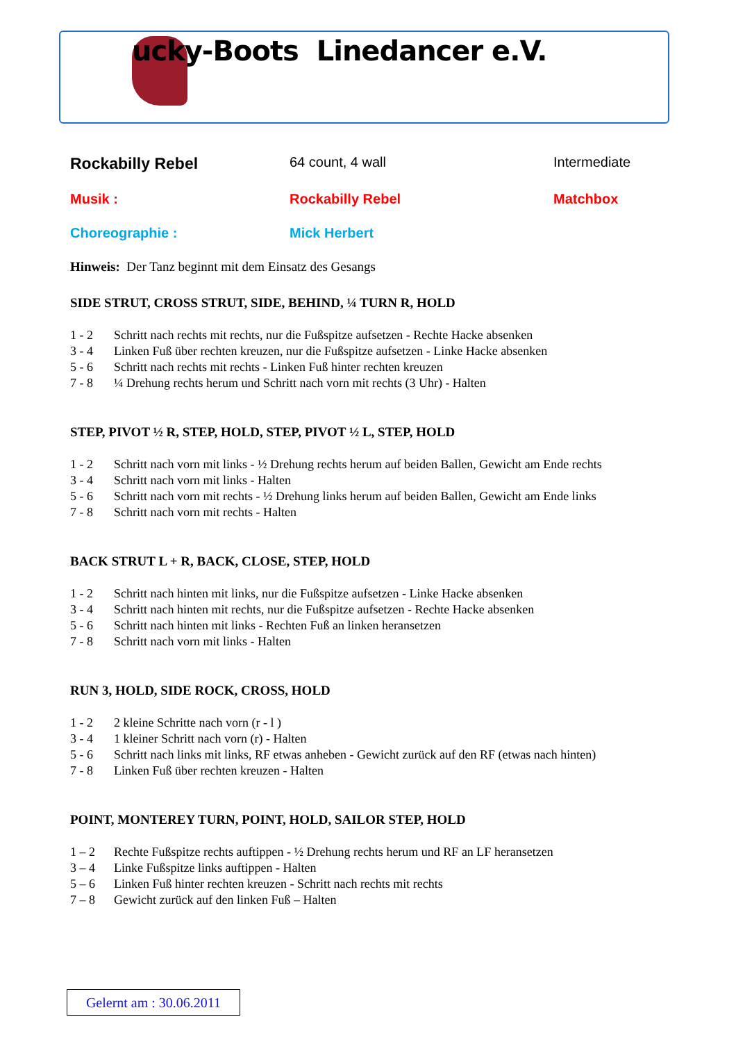ucky-Boots Linedancer e.V.
Rockabilly Rebel
64 count, 4 wall Intermediate
Musik : Rockabilly Rebel Matchbox
Choreographie : Mick Herbert
Hinweis: Der Tanz beginnt mit dem Einsatz des Gesangs
SIDE STRUT, CROSS STRUT, SIDE, BEHIND, ¼ TURN R, HOLD
1 - 2 Schritt nach rechts mit rechts, nur die Fußspitze aufsetzen - Rechte Hacke absenken
3 - 4 Linken Fuß über rechten kreuzen, nur die Fußspitze aufsetzen - Linke Hacke absenken
5 - 6 Schritt nach rechts mit rechts - Linken Fuß hinter rechten kreuzen
7 - 8 ¼ Drehung rechts herum und Schritt nach vorn mit rechts (3 Uhr) - Halten
STEP, PIVOT ½ R, STEP, HOLD, STEP, PIVOT ½ L, STEP, HOLD
1 - 2 Schritt nach vorn mit links - ½ Drehung rechts herum auf beiden Ballen, Gewicht am Ende rechts
3 - 4 Schritt nach vorn mit links - Halten
5 - 6 Schritt nach vorn mit rechts - ½ Drehung links herum auf beiden Ballen, Gewicht am Ende links
7 - 8 Schritt nach vorn mit rechts - Halten
BACK STRUT L + R, BACK, CLOSE, STEP, HOLD
1 - 2 Schritt nach hinten mit links, nur die Fußspitze aufsetzen - Linke Hacke absenken
3 - 4 Schritt nach hinten mit rechts, nur die Fußspitze aufsetzen - Rechte Hacke absenken
5 - 6 Schritt nach hinten mit links - Rechten Fuß an linken heransetzen
7 - 8 Schritt nach vorn mit links - Halten
RUN 3, HOLD, SIDE ROCK, CROSS, HOLD
1 - 2 2 kleine Schritte nach vorn (r - l )
3 - 4 1 kleiner Schritt nach vorn (r) - Halten
5 - 6 Schritt nach links mit links, RF etwas anheben - Gewicht zurück auf den RF (etwas nach hinten)
7 - 8 Linken Fuß über rechten kreuzen - Halten
POINT, MONTEREY TURN, POINT, HOLD, SAILOR STEP, HOLD
1 – 2 Rechte Fußspitze rechts auftippen - ½ Drehung rechts herum und RF an LF heransetzen
3 – 4 Linke Fußspitze links auftippen - Halten
5 – 6 Linken Fuß hinter rechten kreuzen - Schritt nach rechts mit rechts
7 – 8 Gewicht zurück auf den linken Fuß – Halten
Gelernt am : 30.06.2011